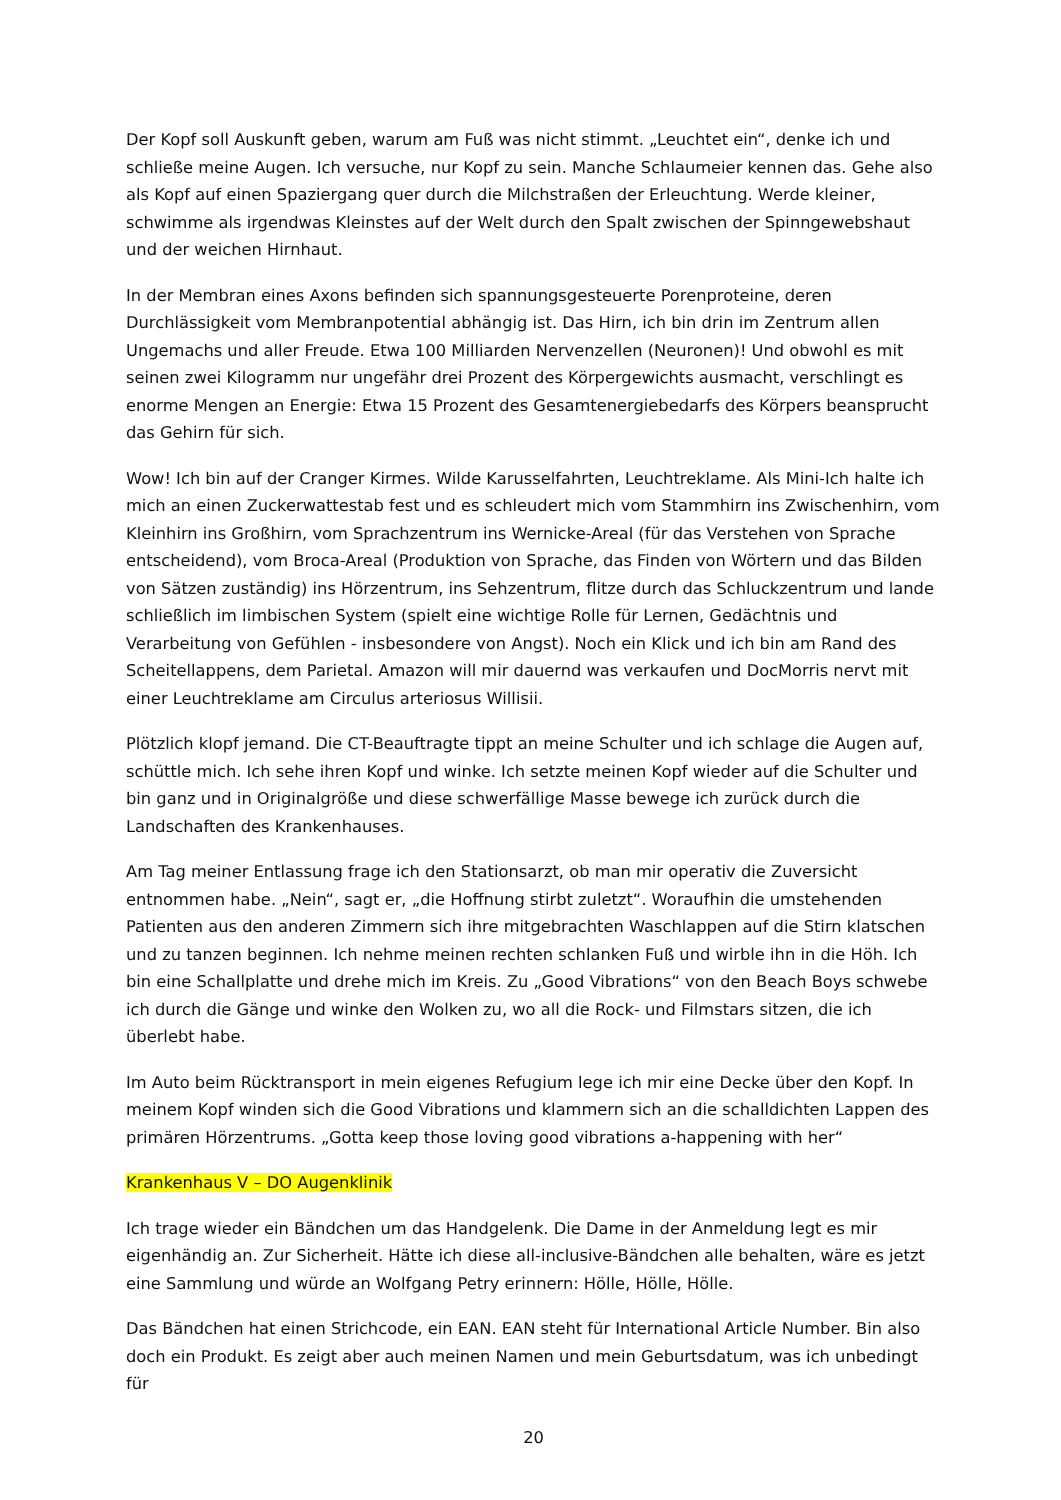Der Kopf soll Auskunft geben, warum am Fuß was nicht stimmt. „Leuchtet ein“, denke ich und schließe meine Augen. Ich versuche, nur Kopf zu sein. Manche Schlaumeier kennen das. Gehe also als Kopf auf einen Spaziergang quer durch die Milchstraßen der Erleuchtung. Werde kleiner, schwimme als irgendwas Kleinstes auf der Welt durch den Spalt zwischen der Spinngewebshaut und der weichen Hirnhaut.
In der Membran eines Axons befinden sich spannungsgesteuerte Porenproteine, deren Durchlässigkeit vom Membranpotential abhängig ist. Das Hirn, ich bin drin im Zentrum allen Ungemachs und aller Freude. Etwa 100 Milliarden Nervenzellen (Neuronen)! Und obwohl es mit seinen zwei Kilogramm nur ungefähr drei Prozent des Körpergewichts ausmacht, verschlingt es enorme Mengen an Energie: Etwa 15 Prozent des Gesamtenergiebedarfs des Körpers beansprucht das Gehirn für sich.
Wow! Ich bin auf der Cranger Kirmes. Wilde Karusselfahrten, Leuchtreklame. Als Mini-Ich halte ich mich an einen Zuckerwattestab fest und es schleudert mich vom Stammhirn ins Zwischenhirn, vom Kleinhirn ins Großhirn, vom Sprachzentrum ins Wernicke-Areal (für das Verstehen von Sprache entscheidend), vom Broca-Areal (Produktion von Sprache, das Finden von Wörtern und das Bilden von Sätzen zuständig) ins Hörzentrum, ins Sehzentrum, flitze durch das Schluckzentrum und lande schließlich im limbischen System (spielt eine wichtige Rolle für Lernen, Gedächtnis und Verarbeitung von Gefühlen - insbesondere von Angst). Noch ein Klick und ich bin am Rand des Scheitellappens, dem Parietal. Amazon will mir dauernd was verkaufen und DocMorris nervt mit einer Leuchtreklame am Circulus arteriosus Willisii.
Plötzlich klopf jemand. Die CT-Beauftragte tippt an meine Schulter und ich schlage die Augen auf, schüttle mich. Ich sehe ihren Kopf und winke. Ich setzte meinen Kopf wieder auf die Schulter und bin ganz und in Originalgröße und diese schwerfällige Masse bewege ich zurück durch die Landschaften des Krankenhauses.
Am Tag meiner Entlassung frage ich den Stationsarzt, ob man mir operativ die Zuversicht entnommen habe. „Nein“, sagt er, „die Hoffnung stirbt zuletzt“. Woraufhin die umstehenden Patienten aus den anderen Zimmern sich ihre mitgebrachten Waschlappen auf die Stirn klatschen und zu tanzen beginnen. Ich nehme meinen rechten schlanken Fuß und wirble ihn in die Höh. Ich bin eine Schallplatte und drehe mich im Kreis. Zu „Good Vibrations“ von den Beach Boys schwebe ich durch die Gänge und winke den Wolken zu, wo all die Rock- und Filmstars sitzen, die ich überlebt habe.
Im Auto beim Rücktransport in mein eigenes Refugium lege ich mir eine Decke über den Kopf. In meinem Kopf winden sich die Good Vibrations und klammern sich an die schalldichten Lappen des primären Hörzentrums. „Gotta keep those loving good vibrations a-happening with her“
Krankenhaus V – DO Augenklinik
Ich trage wieder ein Bändchen um das Handgelenk. Die Dame in der Anmeldung legt es mir eigenhändig an. Zur Sicherheit. Hätte ich diese all-inclusive-Bändchen alle behalten, wäre es jetzt eine Sammlung und würde an Wolfgang Petry erinnern: Hölle, Hölle, Hölle.
Das Bändchen hat einen Strichcode, ein EAN. EAN steht für International Article Number. Bin also doch ein Produkt. Es zeigt aber auch meinen Namen und mein Geburtsdatum, was ich unbedingt für
20